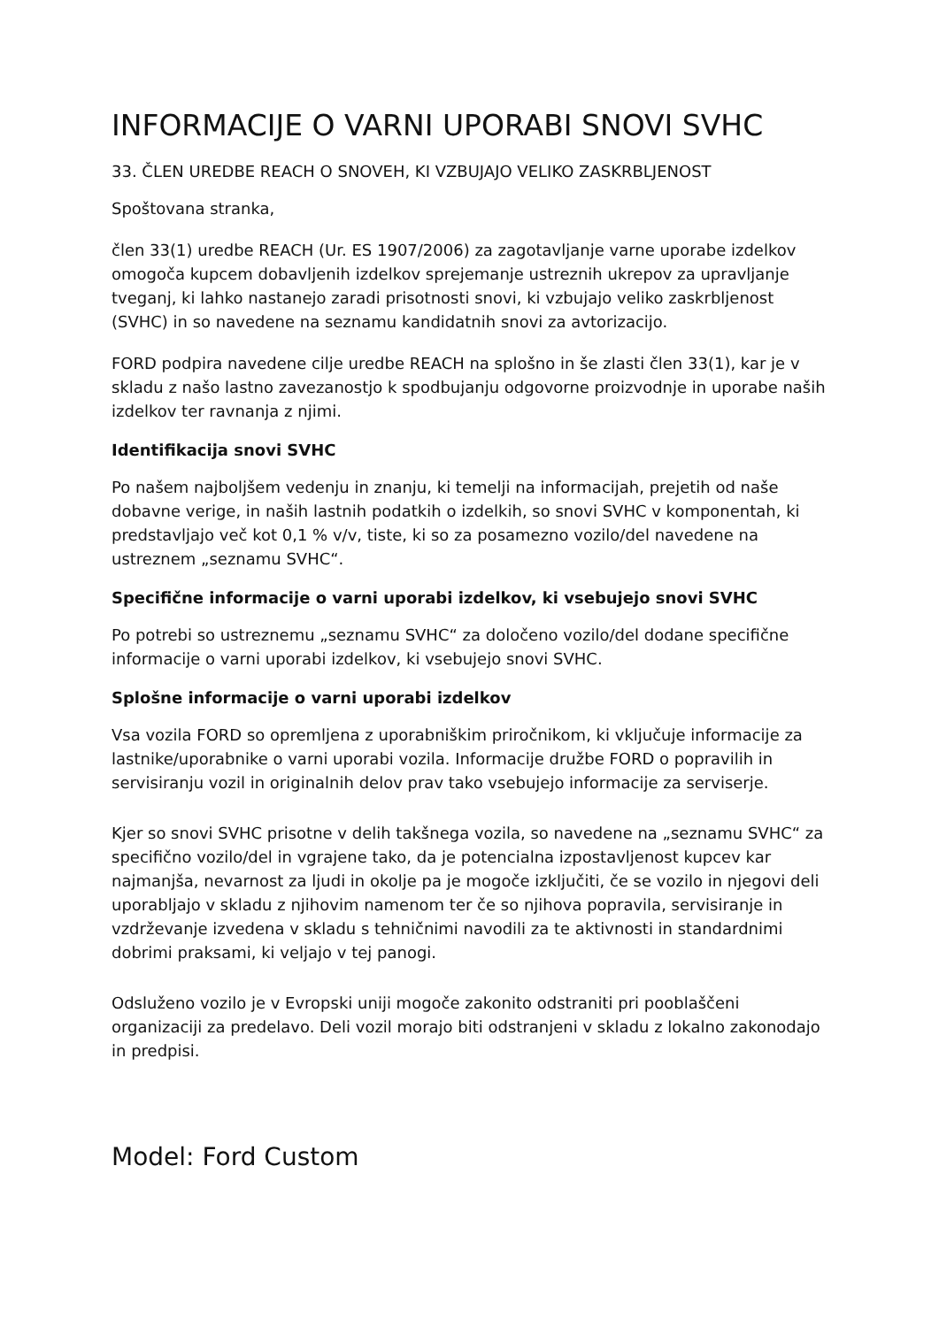INFORMACIJE O VARNI UPORABI SNOVI SVHC
33. ČLEN UREDBE REACH O SNOVEH, KI VZBUJAJO VELIKO ZASKRBLJENOST
Spoštovana stranka,
člen 33(1) uredbe REACH (Ur. ES 1907/2006) za zagotavljanje varne uporabe izdelkov omogoča kupcem dobavljenih izdelkov sprejemanje ustreznih ukrepov za upravljanje tveganj, ki lahko nastanejo zaradi prisotnosti snovi, ki vzbujajo veliko zaskrbljenost (SVHC) in so navedene na seznamu kandidatnih snovi za avtorizacijo.
FORD podpira navedene cilje uredbe REACH na splošno in še zlasti člen 33(1), kar je v skladu z našo lastno zavezanostjo k spodbujanju odgovorne proizvodnje in uporabe naših izdelkov ter ravnanja z njimi.
Identifikacija snovi SVHC
Po našem najboljšem vedenju in znanju, ki temelji na informacijah, prejetih od naše dobavne verige, in naših lastnih podatkih o izdelkih, so snovi SVHC v komponentah, ki predstavljajo več kot 0,1 % v/v, tiste, ki so za posamezno vozilo/del navedene na ustreznem „seznamu SVHC“.
Specifične informacije o varni uporabi izdelkov, ki vsebujejo snovi SVHC
Po potrebi so ustreznemu „seznamu SVHC“ za določeno vozilo/del dodane specifične informacije o varni uporabi izdelkov, ki vsebujejo snovi SVHC.
Splošne informacije o varni uporabi izdelkov
Vsa vozila FORD so opremljena z uporabniškim priročnikom, ki vključuje informacije za lastnike/uporabnike o varni uporabi vozila. Informacije družbe FORD o popravilih in servisiranju vozil in originalnih delov prav tako vsebujejo informacije za serviserje.
Kjer so snovi SVHC prisotne v delih takšnega vozila, so navedene na „seznamu SVHC“ za specifično vozilo/del in vgrajene tako, da je potencialna izpostavljenost kupcev kar najmanjša, nevarnost za ljudi in okolje pa je mogoče izključiti, če se vozilo in njegovi deli uporabljajo v skladu z njihovim namenom ter če so njihova popravila, servisiranje in vzdrževanje izvedena v skladu s tehničnimi navodili za te aktivnosti in standardnimi dobrimi praksami, ki veljajo v tej panogi.
Odsluženo vozilo je v Evropski uniji mogoče zakonito odstraniti pri pooblaščeni organizaciji za predelavo. Deli vozil morajo biti odstranjeni v skladu z lokalno zakonodajo in predpisi.
Model: Ford Custom